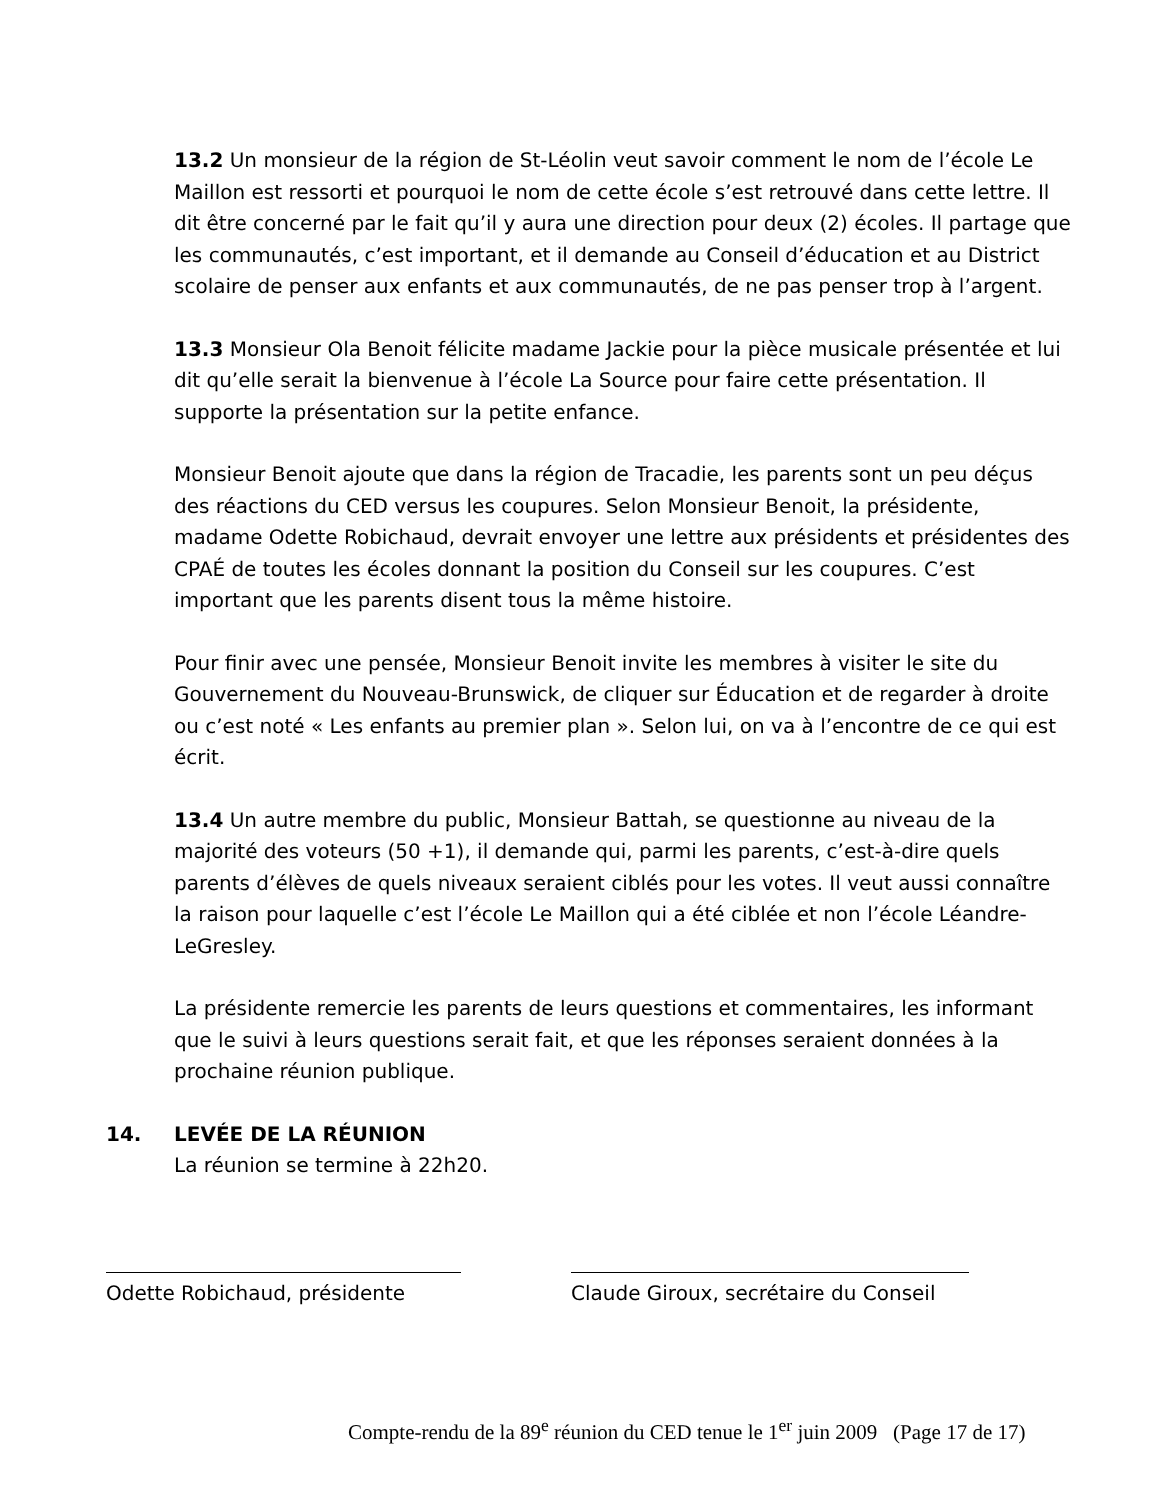13.2 Un monsieur de la région de St-Léolin veut savoir comment le nom de l’école Le Maillon est ressorti et pourquoi le nom de cette école s’est retrouvé dans cette lettre. Il dit être concerné par le fait qu’il y aura une direction pour deux (2) écoles. Il partage que les communautés, c’est important, et il demande au Conseil d’éducation et au District scolaire de penser aux enfants et aux communautés, de ne pas penser trop à l’argent.
13.3 Monsieur Ola Benoit félicite madame Jackie pour la pièce musicale présentée et lui dit qu’elle serait la bienvenue à l’école La Source pour faire cette présentation. Il supporte la présentation sur la petite enfance.
Monsieur Benoit ajoute que dans la région de Tracadie, les parents sont un peu déçus des réactions du CED versus les coupures. Selon Monsieur Benoit, la présidente, madame Odette Robichaud, devrait envoyer une lettre aux présidents et présidentes des CPAÉ de toutes les écoles donnant la position du Conseil sur les coupures. C’est important que les parents disent tous la même histoire.
Pour finir avec une pensée, Monsieur Benoit invite les membres à visiter le site du Gouvernement du Nouveau-Brunswick, de cliquer sur Éducation et de regarder à droite ou c’est noté « Les enfants au premier plan ». Selon lui, on va à l’encontre de ce qui est écrit.
13.4 Un autre membre du public, Monsieur Battah, se questionne au niveau de la majorité des voteurs (50 +1), il demande qui, parmi les parents, c’est-à-dire quels parents d’élèves de quels niveaux seraient ciblés pour les votes. Il veut aussi connaître la raison pour laquelle c’est l’école Le Maillon qui a été ciblée et non l’école Léandre-LeGresley.
La présidente remercie les parents de leurs questions et commentaires, les informant que le suivi à leurs questions serait fait, et que les réponses seraient données à la prochaine réunion publique.
14. LEVÉE DE LA RÉUNION
La réunion se termine à 22h20.
Odette Robichaud, présidente Claude Giroux, secrétaire du Conseil
Compte-rendu de la 89<sup>e</sup> réunion du CED tenue le 1<sup>er</sup> juin 2009 (Page 17 de 17)